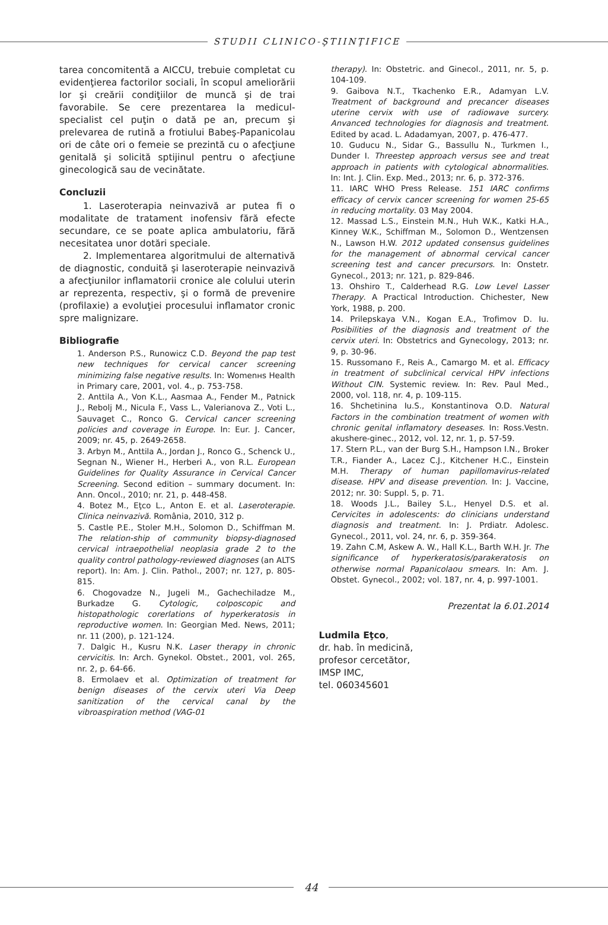STUDII CLINICO-ŞTIINŢIFICE
tarea concomitentă a AICCU, trebuie completat cu evidenţierea factorilor sociali, în scopul ameliorării lor şi creării condiţiilor de muncă şi de trai favorabile. Se cere prezentarea la medicul-specialist cel puţin o dată pe an, precum şi prelevarea de rutină a frotiului Babeş-Papanicolau ori de câte ori o femeie se prezintă cu o afecţiune genitală şi solicită sptijinul pentru o afecţiune ginecologică sau de vecinătate.
Concluzii
1. Laseroterapia neinvazivă ar putea fi o modalitate de tratament inofensiv fără efecte secundare, ce se poate aplica ambulatoriu, fără necesitatea unor dotări speciale.
2. Implementarea algoritmului de alternativă de diagnostic, conduită şi laseroterapie neinvazivă a afecţiunilor inflamatorii cronice ale colului uterin ar reprezenta, respectiv, şi o formă de prevenire (profilaxie) a evoluţiei procesului inflamator cronic spre malignizare.
Bibliografie
1. Anderson P.S., Runowicz C.D. Beyond the pap test new techniques for cervical cancer screening minimizing false negative results. In: Womenнs Health in Primary care, 2001, vol. 4., p. 753-758.
2. Anttila A., Von K.L., Aasmaa A., Fender M., Patnick J., Rebolj M., Nicula F., Vass L., Valerianova Z., Voti L., Sauvaget C., Ronco G. Cervical cancer screening policies and coverage in Europe. In: Eur. J. Cancer, 2009; nr. 45, p. 2649-2658.
3. Arbyn M., Anttila A., Jordan J., Ronco G., Schenck U., Segnan N., Wiener H., Herberi A., von R.L. European Guidelines for Quality Assurance in Cervical Cancer Screening. Second edition – summary document. In: Ann. Oncol., 2010; nr. 21, p. 448-458.
4. Botez M., Eţco L., Anton E. et al. Laseroterapie. Clinica neinvazivă. România, 2010, 312 p.
5. Castle P.E., Stoler M.H., Solomon D., Schiffman M. The relation-ship of community biopsy-diagnosed cervical intraepothelial neoplasia grade 2 to the quality control pathology-reviewed diagnoses (an ALTS report). In: Am. J. Clin. Pathol., 2007; nr. 127, p. 805-815.
6. Chogovadze N., Jugeli M., Gachechiladze M., Burkadze G. Cytologic, colposcopic and histopathologic corerlations of hyperkeratosis in reproductive women. In: Georgian Med. News, 2011; nr. 11 (200), p. 121-124.
7. Dalgic H., Kusru N.K. Laser therapy in chronic cervicitis. In: Arch. Gynekol. Obstet., 2001, vol. 265, nr. 2, p. 64-66.
8. Ermolaev et al. Optimization of treatment for benign diseases of the cervix uteri Via Deep sanitization of the cervical canal by the vibroaspiration method (VAG-01
therapy). In: Obstetric. and Ginecol., 2011, nr. 5, p. 104-109.
9. Gaibova N.T., Tkachenko E.R., Adamyan L.V. Treatment of background and precancer diseases uterine cervix with use of radiowave surcery. Anvanced technologies for diagnosis and treatment. Edited by acad. L. Adadamyan, 2007, p. 476-477.
10. Guducu N., Sidar G., Bassullu N., Turkmen I., Dunder I. Threestep approach versus see and treat approach in patients with cytological abnormalities. In: Int. J. Clin. Exp. Med., 2013; nr. 6, p. 372-376.
11. IARC WHO Press Release. 151 IARC confirms efficacy of cervix cancer screening for women 25-65 in reducing mortality. 03 May 2004.
12. Massad L.S., Einstein M.N., Huh W.K., Katki H.A., Kinney W.K., Schiffman M., Solomon D., Wentzensen N., Lawson H.W. 2012 updated consensus guidelines for the management of abnormal cervical cancer screening test and cancer precursors. In: Onstetr. Gynecol., 2013; nr. 121, p. 829-846.
13. Ohshiro T., Calderhead R.G. Low Level Lasser Therapy. A Practical Introduction. Chichester, New York, 1988, p. 200.
14. Prilepskaya V.N., Kogan E.A., Trofimov D. Iu. Posibilities of the diagnosis and treatment of the cervix uteri. In: Obstetrics and Gynecology, 2013; nr. 9, p. 30-96.
15. Russomano F., Reis A., Camargo M. et al. Efficacy in treatment of subclinical cervical HPV infections Without CIN. Systemic review. In: Rev. Paul Med., 2000, vol. 118, nr. 4, p. 109-115.
16. Shchetinina Iu.S., Konstantinova O.D. Natural Factors in the combination treatment of women with chronic genital inflamatory deseases. In: Ross.Vestn. akushere-ginec., 2012, vol. 12, nr. 1, p. 57-59.
17. Stern P.L., van der Burg S.H., Hampson I.N., Broker T.R., Fiander A., Lacez C.J., Kitchener H.C., Einstein M.H. Therapy of human papillomavirus-related disease. HPV and disease prevention. In: J. Vaccine, 2012; nr. 30: Suppl. 5, p. 71.
18. Woods J.L., Bailey S.L., Henyel D.S. et al. Cervicites in adolescents: do clinicians understand diagnosis and treatment. In: J. Prdiatr. Adolesc. Gynecol., 2011, vol. 24, nr. 6, p. 359-364.
19. Zahn C.M, Askew A. W., Hall K.L., Barth W.H. Jr. The significance of hyperkeratosis/parakeratosis on otherwise normal Papanicolaou smears. In: Am. J. Obstet. Gynecol., 2002; vol. 187, nr. 4, p. 997-1001.
Prezentat la 6.01.2014
Ludmila Eţco,
dr. hab. în medicină,
profesor cercetător,
IMSP IMC,
tel. 060345601
44